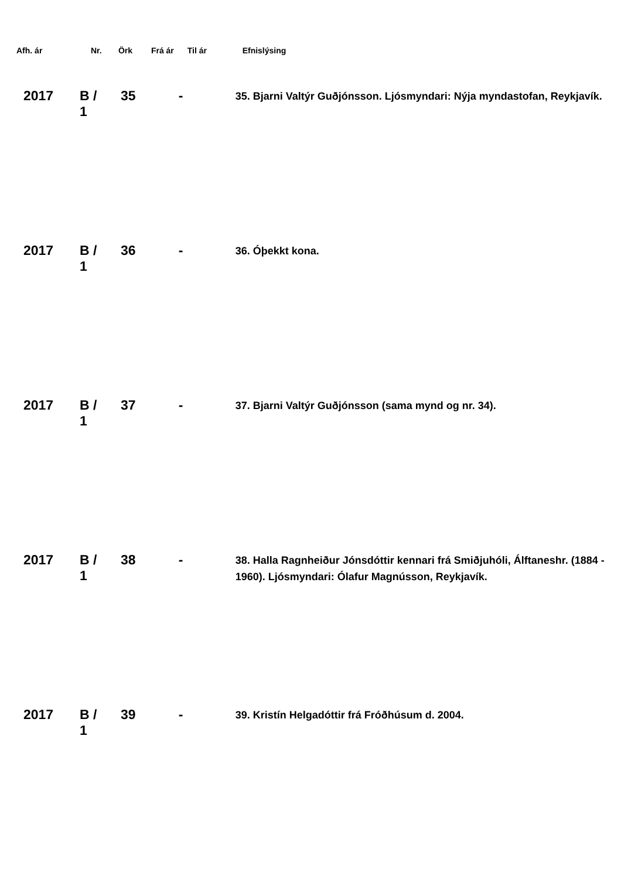| Afh. ár | Nr. | Örk | Frá ár | Til ár | Efnislýsing |
| --- | --- | --- | --- | --- | --- |
| 2017 | B / 1 | 35 | | - | 35. Bjarni Valtýr Guðjónsson. Ljósmyndari: Nýja myndastofan, Reykjavík. |
| 2017 | B / 1 | 36 | | - | 36. Óþekkt kona. |
| 2017 | B / 1 | 37 | | - | 37. Bjarni Valtýr Guðjónsson (sama mynd og nr. 34). |
| 2017 | B / 1 | 38 | | - | 38. Halla Ragnheiður Jónsdóttir kennari frá Smiðjuhóli, Álftaneshr. (1884 - 1960). Ljósmyndari: Ólafur Magnússon, Reykjavík. |
| 2017 | B / 1 | 39 | | - | 39. Kristín Helgadóttir frá Fróðhúsum d. 2004. |